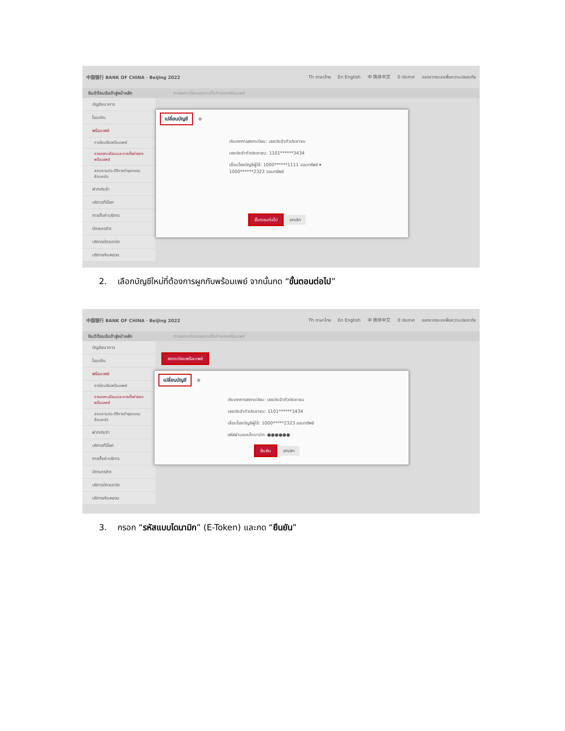中国银行 BANK OF CHINA · Beijing 2022
Th ภาษาไทย En English 中 简体中文 0 ประกาศ ออกจากระบบเพื่อความปลอดภัย
ยินดีต้อนรับเข้าสู่หน้าหลัก การลงทะเบียนและการตั้งค่าของพร้อมเพย์
บัญชีธนาคาร
โอนเงิน
พร้อมเพย์
การโอนเงินพร้อมเพย์
การลงทะเบียนและการตั้งค่าของพร้อมเพย์
สอบถามประวัติการทำธุรกรรมย้อนหลัง
ฝากประจำ
บริการทั่วโลก
การตั้งค่าบริการ
บัตรเครดิต
บริการบัตรเดบิต
บริการเงินหยวน
เปลี่ยนบัญชี
⊗
ประเภทการลงทะเบียน: เลขประจำตัวประชาชน
เลขประจำตัวประชาชน: 1101******3434
เชื่อมโยงบัญชีผู้ใช้: 1000******1111 ออมทรัพย์ ▾
1000******2323 ออมทรัพย์
ขั้นตอนต่อไป ยกเลิก
2. เลือกบัญชีใหม่ที่ต้องการผูกกับพร้อมเพย์ จากนั้นกด “ขั้นตอนต่อไป”
中国银行 BANK OF CHINA · Beijing 2022
Th ภาษาไทย En English 中 简体中文 0 ประกาศ ออกจากระบบเพื่อความปลอดภัย
ยินดีต้อนรับเข้าสู่หน้าหลัก การลงทะเบียนและการตั้งค่าของพร้อมเพย์
บัญชีธนาคาร
โอนเงิน
พร้อมเพย์
การโอนเงินพร้อมเพย์
การลงทะเบียนและการตั้งค่าของพร้อมเพย์
สอบถามประวัติการทำธุรกรรมย้อนหลัง
ฝากประจำ
บริการทั่วโลก
การตั้งค่าบริการ
บัตรเครดิต
บริการบัตรเดบิต
บริการเงินหยวน
ลงทะเบียนพร้อมเพย์
เปลี่ยนบัญชี
⊗
ประเภทการลงทะเบียน: เลขประจำตัวประชาชน
เลขประจำตัวประชาชน: 1101******3434
เชื่อมโยงบัญชีผู้ใช้: 1000*****2323 ออมทรัพย์
รหัสผ่านแบบไดนามิก: ●●●●●●
ยืนยัน ยกเลิก
3. กรอก “รหัสแบบไดนามิก” (E-Token) และกด “ยืนยัน”